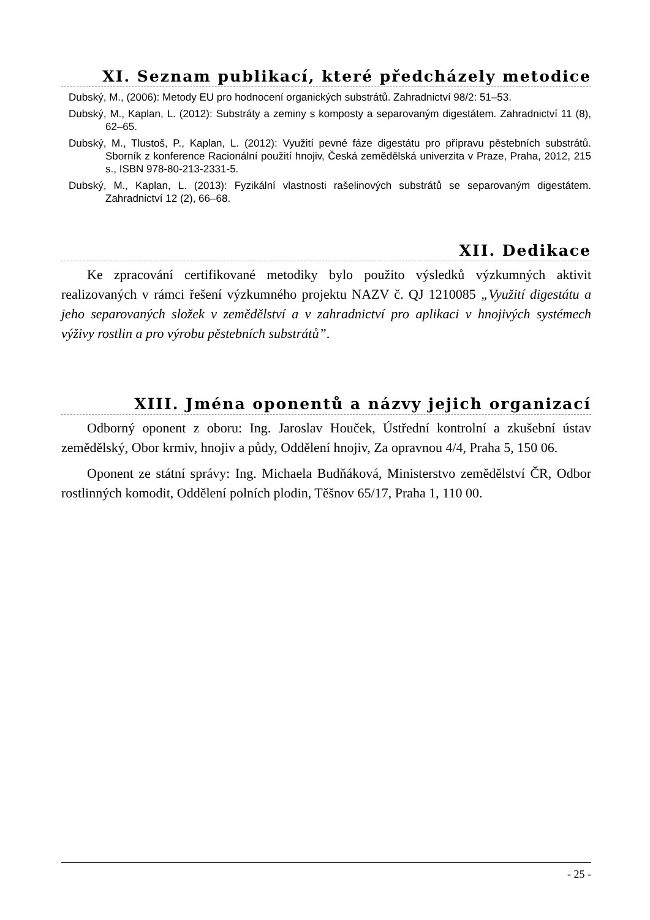XI. Seznam publikací, které předcházely metodice
Dubský, M., (2006): Metody EU pro hodnocení organických substrátů. Zahradnictví 98/2: 51–53.
Dubský, M., Kaplan, L. (2012): Substráty a zeminy s komposty a separovaným digestátem. Zahradnictví 11 (8), 62–65.
Dubský, M., Tlustoš, P., Kaplan, L. (2012): Využití pevné fáze digestátu pro přípravu pěstebních substrátů. Sborník z konference Racionální použití hnojiv, Česká zemědělská univerzita v Praze, Praha, 2012, 215 s., ISBN 978-80-213-2331-5.
Dubský, M., Kaplan, L. (2013): Fyzikální vlastnosti rašelinových substrátů se separovaným digestátem. Zahradnictví 12 (2), 66–68.
XII. Dedikace
Ke zpracování certifikované metodiky bylo použito výsledků výzkumných aktivit realizovaných v rámci řešení výzkumného projektu NAZV č. QJ 1210085 „Využití digestátu a jeho separovaných složek v zemědělství a v zahradnictví pro aplikaci v hnojivých systémech výživy rostlin a pro výrobu pěstebních substrátů”.
XIII. Jména oponentů a názvy jejich organizací
Odborný oponent z oboru: Ing. Jaroslav Houček, Ústřední kontrolní a zkušební ústav zemědělský, Obor krmiv, hnojiv a půdy, Oddělení hnojiv, Za opravnou 4/4, Praha 5, 150 06.
Oponent ze státní správy: Ing. Michaela Budňáková, Ministerstvo zemědělství ČR, Odbor rostlinných komodit, Oddělení polních plodin, Těšnov 65/17, Praha 1, 110 00.
- 25 -